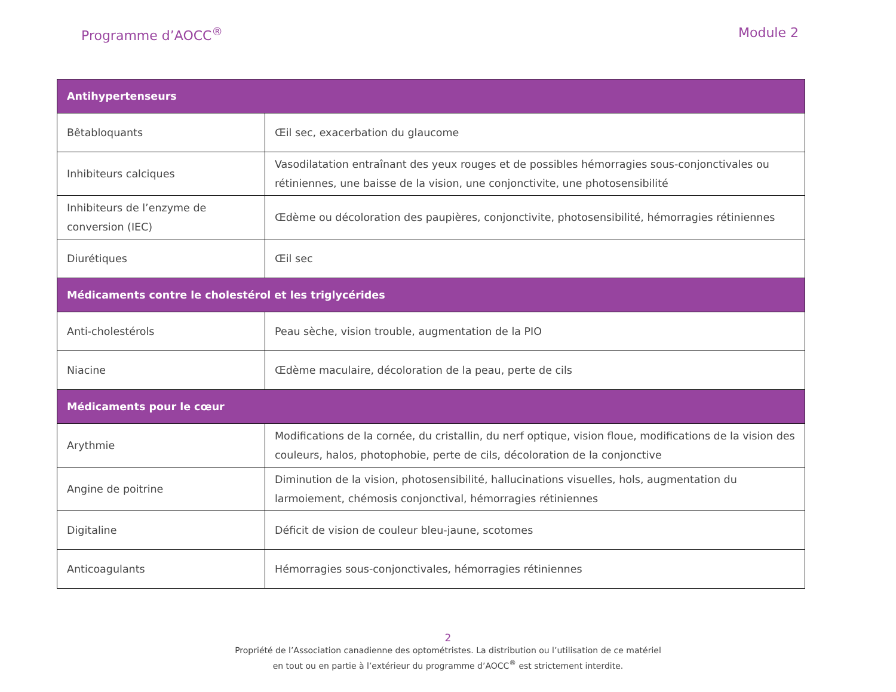Programme d’AOCC<sup>®</sup> Module 2
| Antihypertenseurs | |
| --- | --- |
| Bêtabloquants | Œil sec, exacerbation du glaucome |
| Inhibiteurs calciques | Vasodilatation entraînant des yeux rouges et de possibles hémorragies sous-conjonctivales ou rétiniennes, une baisse de la vision, une conjonctivite, une photosensibilité |
| Inhibiteurs de l’enzyme de conversion (IEC) | Œdème ou décoloration des paupières, conjonctivite, photosensibilité, hémorragies rétiniennes |
| Diurétiques | Œil sec |
| Médicaments contre le cholestérol et les triglycérides | |
| Anti-cholestérols | Peau sèche, vision trouble, augmentation de la PIO |
| Niacine | Œdème maculaire, décoloration de la peau, perte de cils |
| Médicaments pour le cœur | |
| Arythmie | Modifications de la cornée, du cristallin, du nerf optique, vision floue, modifications de la vision des couleurs, halos, photophobie, perte de cils, décoloration de la conjonctive |
| Angine de poitrine | Diminution de la vision, photosensibilité, hallucinations visuelles, hols, augmentation du larmoiement, chémosis conjonctival, hémorragies rétiniennes |
| Digitaline | Déficit de vision de couleur bleu-jaune, scotomes |
| Anticoagulants | Hémorragies sous-conjonctivales, hémorragies rétiniennes |
2
Propriété de l’Association canadienne des optométristes. La distribution ou l’utilisation de ce matériel
en tout ou en partie à l’extérieur du programme d’AOCC<sup>®</sup> est strictement interdite.